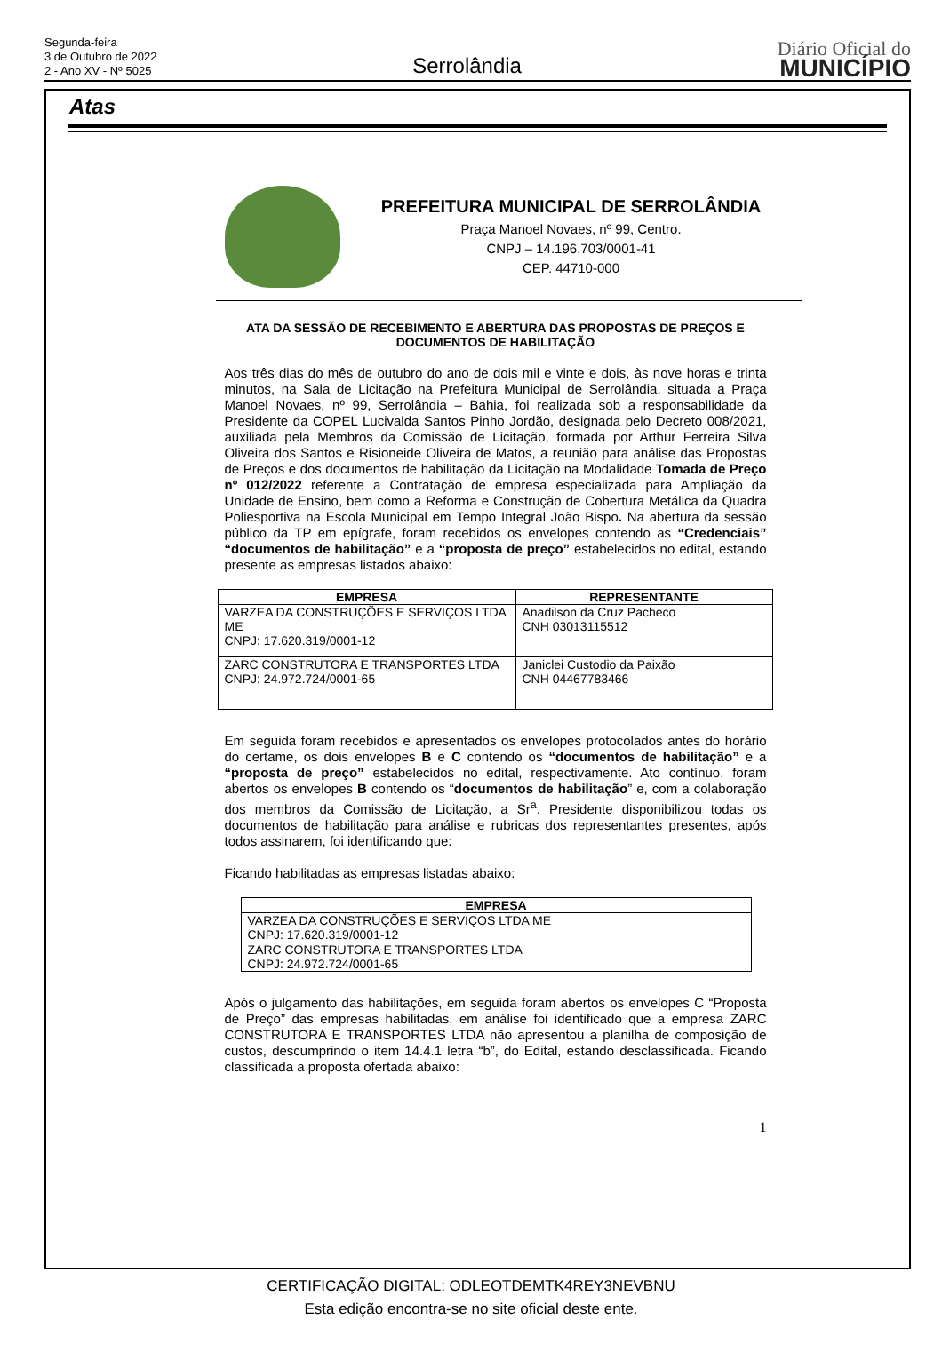Segunda-feira
3 de Outubro de 2022
2 - Ano XV - Nº 5025
Serrolândia
Diário Oficial do
MUNICÍPIO
Atas
PREFEITURA MUNICIPAL DE SERROLÂNDIA
Praça Manoel Novaes, nº 99, Centro.
CNPJ – 14.196.703/0001-41
CEP. 44710-000
ATA DA SESSÃO DE RECEBIMENTO E ABERTURA DAS PROPOSTAS DE PREÇOS E DOCUMENTOS DE HABILITAÇÃO
Aos três dias do mês de outubro do ano de dois mil e vinte e dois, às nove horas e trinta minutos, na Sala de Licitação na Prefeitura Municipal de Serrolândia, situada a Praça Manoel Novaes, nº 99, Serrolândia – Bahia, foi realizada sob a responsabilidade da Presidente da COPEL Lucivalda Santos Pinho Jordão, designada pelo Decreto 008/2021, auxiliada pela Membros da Comissão de Licitação, formada por Arthur Ferreira Silva Oliveira dos Santos e Risioneide Oliveira de Matos, a reunião para análise das Propostas de Preços e dos documentos de habilitação da Licitação na Modalidade Tomada de Preço nº 012/2022 referente a Contratação de empresa especializada para Ampliação da Unidade de Ensino, bem como a Reforma e Construção de Cobertura Metálica da Quadra Poliesportiva na Escola Municipal em Tempo Integral João Bispo. Na abertura da sessão público da TP em epígrafe, foram recebidos os envelopes contendo as “Credenciais” “documentos de habilitação” e a “proposta de preço” estabelecidos no edital, estando presente as empresas listados abaixo:
| EMPRESA | REPRESENTANTE |
| --- | --- |
| VARZEA DA CONSTRUÇÕES E SERVIÇOS LTDA ME CNPJ: 17.620.319/0001-12 | Anadilson da Cruz Pacheco CNH 03013115512 |
| ZARC CONSTRUTORA E TRANSPORTES LTDA CNPJ: 24.972.724/0001-65 | Janiclei Custodio da Paixão CNH 04467783466 |
Em seguida foram recebidos e apresentados os envelopes protocolados antes do horário do certame, os dois envelopes B e C contendo os “documentos de habilitação” e a “proposta de preço” estabelecidos no edital, respectivamente. Ato contínuo, foram abertos os envelopes B contendo os “documentos de habilitação” e, com a colaboração dos membros da Comissão de Licitação, a Sr<sup>a</sup>. Presidente disponibilizou todas os documentos de habilitação para análise e rubricas dos representantes presentes, após todos assinarem, foi identificando que:
Ficando habilitadas as empresas listadas abaixo:
| EMPRESA |
| --- |
| VARZEA DA CONSTRUÇÕES E SERVIÇOS LTDA ME CNPJ: 17.620.319/0001-12 |
| ZARC CONSTRUTORA E TRANSPORTES LTDA CNPJ: 24.972.724/0001-65 |
Após o julgamento das habilitações, em seguida foram abertos os envelopes C “Proposta de Preço” das empresas habilitadas, em análise foi identificado que a empresa ZARC CONSTRUTORA E TRANSPORTES LTDA não apresentou a planilha de composição de custos, descumprindo o item 14.4.1 letra “b”, do Edital, estando desclassificada. Ficando classificada a proposta ofertada abaixo:
1
CERTIFICAÇÃO DIGITAL: ODLEOTDEMTK4REY3NEVBNU
Esta edição encontra-se no site oficial deste ente.